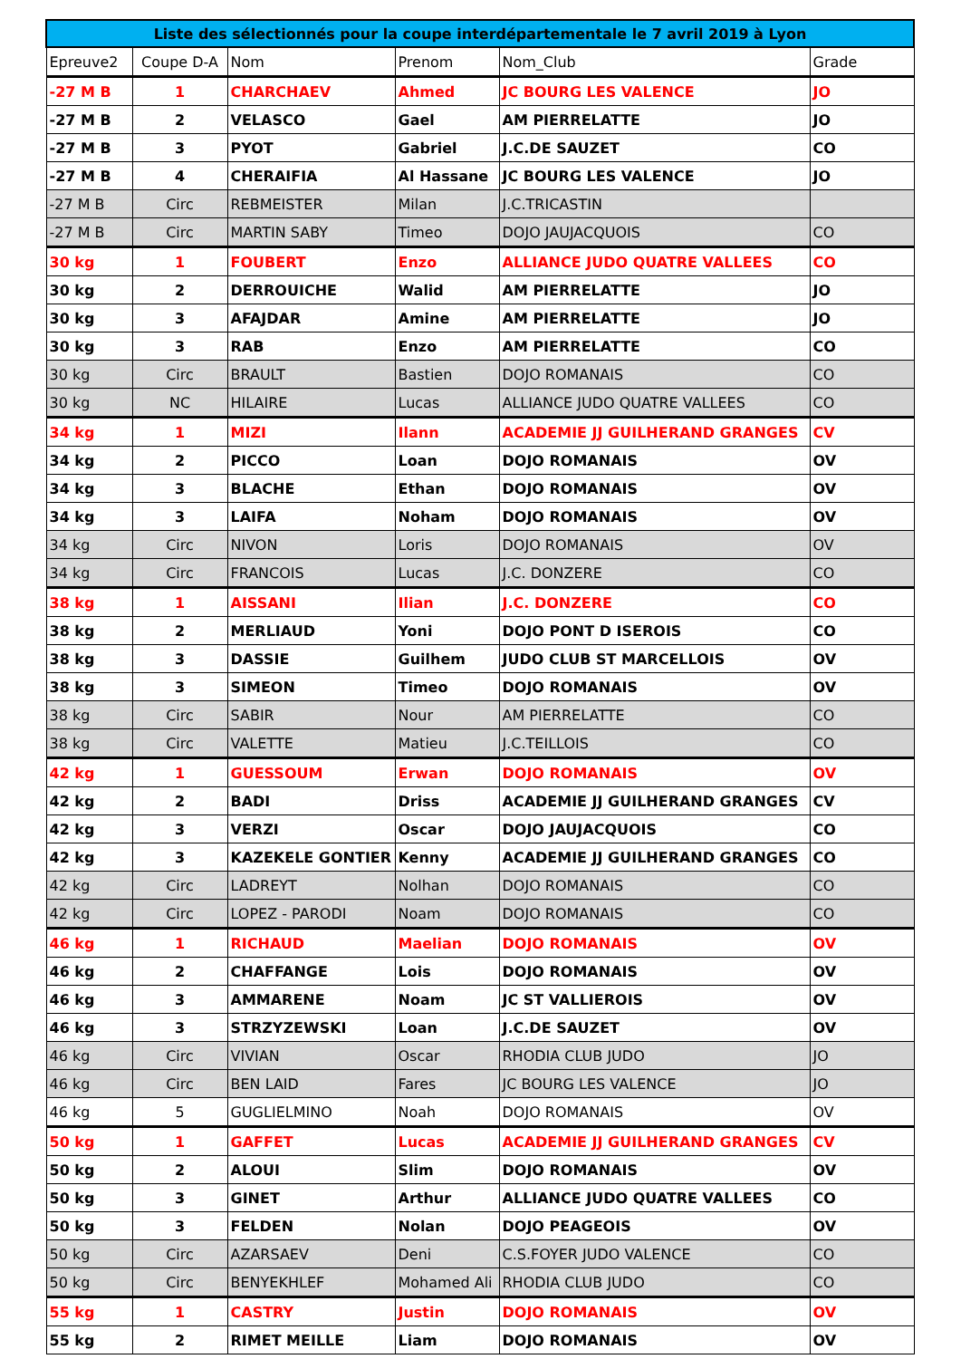| Liste des sélectionnés pour la coupe interdépartementale le 7 avril 2019 à Lyon | | | | | |
| --- | --- | --- | --- | --- | --- |
| Epreuve2 | Coupe D-A | Nom | Prenom | Nom_Club | Grade |
| -27 M B | 1 | CHARCHAEV | Ahmed | JC BOURG LES VALENCE | JO |
| -27 M B | 2 | VELASCO | Gael | AM PIERRELATTE | JO |
| -27 M B | 3 | PYOT | Gabriel | J.C.DE SAUZET | CO |
| -27 M B | 4 | CHERAIFIA | Al Hassane | JC BOURG LES VALENCE | JO |
| -27 M B | Circ | REBMEISTER | Milan | J.C.TRICASTIN | |
| -27 M B | Circ | MARTIN SABY | Timeo | DOJO JAUJACQUOIS | CO |
| 30 kg | 1 | FOUBERT | Enzo | ALLIANCE JUDO QUATRE VALLEES | CO |
| 30 kg | 2 | DERROUICHE | Walid | AM PIERRELATTE | JO |
| 30 kg | 3 | AFAJDAR | Amine | AM PIERRELATTE | JO |
| 30 kg | 3 | RAB | Enzo | AM PIERRELATTE | CO |
| 30 kg | Circ | BRAULT | Bastien | DOJO ROMANAIS | CO |
| 30 kg | NC | HILAIRE | Lucas | ALLIANCE JUDO QUATRE VALLEES | CO |
| 34 kg | 1 | MIZI | Ilann | ACADEMIE JJ GUILHERAND GRANGES | CV |
| 34 kg | 2 | PICCO | Loan | DOJO ROMANAIS | OV |
| 34 kg | 3 | BLACHE | Ethan | DOJO ROMANAIS | OV |
| 34 kg | 3 | LAIFA | Noham | DOJO ROMANAIS | OV |
| 34 kg | Circ | NIVON | Loris | DOJO ROMANAIS | OV |
| 34 kg | Circ | FRANCOIS | Lucas | J.C. DONZERE | CO |
| 38 kg | 1 | AISSANI | Ilian | J.C. DONZERE | CO |
| 38 kg | 2 | MERLIAUD | Yoni | DOJO PONT D ISEROIS | CO |
| 38 kg | 3 | DASSIE | Guilhem | JUDO CLUB ST MARCELLOIS | OV |
| 38 kg | 3 | SIMEON | Timeo | DOJO ROMANAIS | OV |
| 38 kg | Circ | SABIR | Nour | AM PIERRELATTE | CO |
| 38 kg | Circ | VALETTE | Matieu | J.C.TEILLOIS | CO |
| 42 kg | 1 | GUESSOUM | Erwan | DOJO ROMANAIS | OV |
| 42 kg | 2 | BADI | Driss | ACADEMIE JJ GUILHERAND GRANGES | CV |
| 42 kg | 3 | VERZI | Oscar | DOJO JAUJACQUOIS | CO |
| 42 kg | 3 | KAZEKELE GONTIER | Kenny | ACADEMIE JJ GUILHERAND GRANGES | CO |
| 42 kg | Circ | LADREYT | Nolhan | DOJO ROMANAIS | CO |
| 42 kg | Circ | LOPEZ - PARODI | Noam | DOJO ROMANAIS | CO |
| 46 kg | 1 | RICHAUD | Maelian | DOJO ROMANAIS | OV |
| 46 kg | 2 | CHAFFANGE | Lois | DOJO ROMANAIS | OV |
| 46 kg | 3 | AMMARENE | Noam | JC ST VALLIEROIS | OV |
| 46 kg | 3 | STRZYZEWSKI | Loan | J.C.DE SAUZET | OV |
| 46 kg | Circ | VIVIAN | Oscar | RHODIA CLUB JUDO | JO |
| 46 kg | Circ | BEN LAID | Fares | JC BOURG LES VALENCE | JO |
| 46 kg | 5 | GUGLIELMINO | Noah | DOJO ROMANAIS | OV |
| 50 kg | 1 | GAFFET | Lucas | ACADEMIE JJ GUILHERAND GRANGES | CV |
| 50 kg | 2 | ALOUI | Slim | DOJO ROMANAIS | OV |
| 50 kg | 3 | GINET | Arthur | ALLIANCE JUDO QUATRE VALLEES | CO |
| 50 kg | 3 | FELDEN | Nolan | DOJO PEAGEOIS | OV |
| 50 kg | Circ | AZARSAEV | Deni | C.S.FOYER JUDO VALENCE | CO |
| 50 kg | Circ | BENYEKHLEF | Mohamed Ali | RHODIA CLUB JUDO | CO |
| 55 kg | 1 | CASTRY | Justin | DOJO ROMANAIS | OV |
| 55 kg | 2 | RIMET MEILLE | Liam | DOJO ROMANAIS | OV |